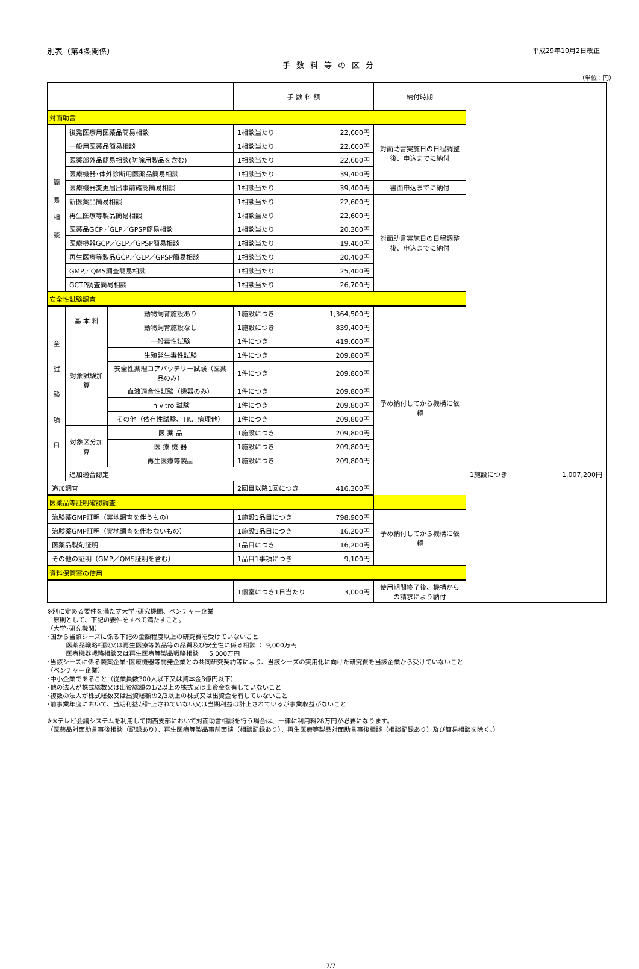別表（第4条関係） 平成29年10月2日改正
手数料等の区分
（単位：円）
| | | | | 手 数 料 額 | 納付時期 | |
| --- | --- | --- | --- | --- | --- | --- |
| 対面助言 | | | | | | |
| 簡 易 相 談 | 後発医療用医薬品簡易相談 | | | 1相談当たり 22,600円 | 対面助言実施日の日程調整後、申込までに納付 | |
| | 一般用医薬品簡易相談 | | | 1相談当たり 22,600円 | | |
| | 医薬部外品簡易相談(防除用製品を含む) | | | 1相談当たり 22,600円 | | |
| | 医療機器･体外診断用医薬品簡易相談 | | | 1相談当たり 39,400円 | | |
| | 医療機器変更届出事前確認簡易相談 | | | 1相談当たり 39,400円 | 書面申込までに納付 | |
| | 新医薬品簡易相談 | | | 1相談当たり 22,600円 | 対面助言実施日の日程調整後、申込までに納付 | |
| | 再生医療等製品簡易相談 | | | 1相談当たり 22,600円 | | |
| | 医薬品GCP／GLP／GPSP簡易相談 | | | 1相談当たり 20,300円 | | |
| | 医療機器GCP／GLP／GPSP簡易相談 | | | 1相談当たり 19,400円 | | |
| | 再生医療等製品GCP／GLP／GPSP簡易相談 | | | 1相談当たり 20,400円 | | |
| | GMP／QMS調査簡易相談 | | | 1相談当たり 25,400円 | | |
| | GCTP調査簡易相談 | | | 1相談当たり 26,700円 | | |
| 安全性試験調査 | | | | | | |
| 全 試 験 項 目 | | 基 本 料 | 動物飼育施設あり | 1施設につき 1,364,500円 | 予め納付してから機構に依頼 | |
| | | | 動物飼育施設なし | 1施設につき 839,400円 | | |
| | | 対象試験加算 | 一般毒性試験 | 1件につき 419,600円 | | |
| | | | 生殖発生毒性試験 | 1件につき 209,800円 | | |
| | | | 安全性薬理コアバッテリー試験（医薬品のみ） | 1件につき 209,800円 | | |
| | | | 血液適合性試験（機器のみ） | 1件につき 209,800円 | | |
| | | | in vitro 試験 | 1件につき 209,800円 | | |
| | | | その他（依存性試験、TK、病理他） | 1件につき 209,800円 | | |
| | | 対象区分加算 | 医 薬 品 | 1施設につき 209,800円 | | |
| | | | 医 療 機 器 | 1施設につき 209,800円 | | |
| | | | 再生医療等製品 | 1施設につき 209,800円 | | |
| | | 追加適合認定 | | | | 1施設につき 1,007,200円 |
| 追加調査 | | | | 2回目以降1回につき 416,300円 | | |
| 医薬品等証明確認調査 | | | | | | |
| 治験薬GMP証明（実地調査を伴うもの） | | | | 1施設1品目につき 798,900円 | 予め納付してから機構に依頼 | |
| 治験薬GMP証明（実地調査を伴わないもの） | | | | 1施設1品目につき 16,200円 | | |
| 医薬品製剤証明 | | | | 1品目につき 16,200円 | | |
| その他の証明（GMP／QMS証明を含む） | | | | 1品目1事項につき 9,100円 | | |
| 資料保管室の使用 | | | | | | |
| | | | | 1個室につき1日当たり 3,000円 | 使用期間終了後、機構からの請求により納付 | |
※別に定める要件を満たす大学･研究機関、ベンチャー企業
　原則として、下記の要件をすべて満たすこと。
（大学･研究機関）
･国から当該シーズに係る下記の金額程度以上の研究費を受けていないこと
　　　医薬品戦略相談又は再生医療等製品等の品質及び安全性に係る相談 ： 9,000万円
　　　医療機器戦略相談又は再生医療等製品戦略相談 ： 5,000万円
･当該シーズに係る製薬企業･医療機器等開発企業との共同研究契約等により、当該シーズの実用化に向けた研究費を当該企業から受けていないこと
（ベンチャー企業）
･中小企業であること（従業員数300人以下又は資本金3億円以下）
･他の法人が株式総数又は出資総額の1/2以上の株式又は出資金を有していないこと
･複数の法人が株式総数又は出資総額の2/3以上の株式又は出資金を有していないこと
･前事業年度において、当期利益が計上されていない又は当期利益は計上されているが事業収益がないこと
※※テレビ会議システムを利用して関西支部において対面助言相談を行う場合は、一律に利用料28万円が必要になります。
（医薬品対面助言事後相談（記録あり）、再生医療等製品事前面談（相談記録あり）、再生医療等製品対面助言事後相談（相談記録あり）及び簡易相談を除く。）
7/7